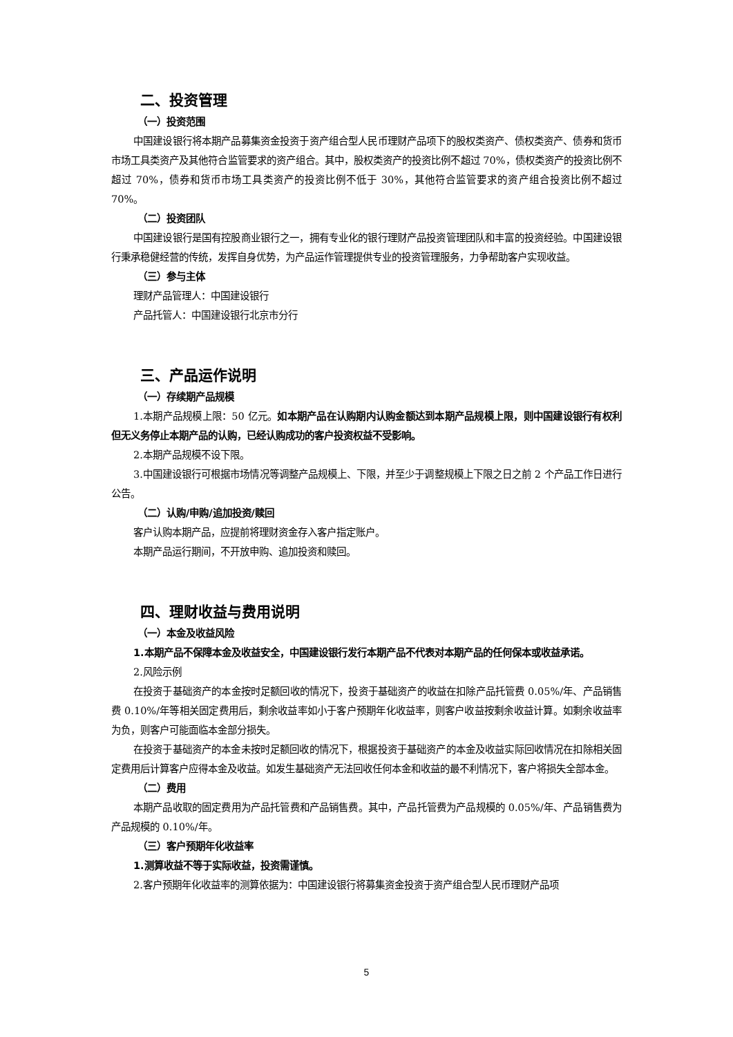二、投资管理
（一）投资范围
中国建设银行将本期产品募集资金投资于资产组合型人民币理财产品项下的股权类资产、债权类资产、债券和货币市场工具类资产及其他符合监管要求的资产组合。其中，股权类资产的投资比例不超过 70%，债权类资产的投资比例不超过 70%，债券和货币市场工具类资产的投资比例不低于 30%，其他符合监管要求的资产组合投资比例不超过 70%。
（二）投资团队
中国建设银行是国有控股商业银行之一，拥有专业化的银行理财产品投资管理团队和丰富的投资经验。中国建设银行秉承稳健经营的传统，发挥自身优势，为产品运作管理提供专业的投资管理服务，力争帮助客户实现收益。
（三）参与主体
理财产品管理人：中国建设银行
产品托管人：中国建设银行北京市分行
三、产品运作说明
（一）存续期产品规模
1.本期产品规模上限：50 亿元。如本期产品在认购期内认购金额达到本期产品规模上限，则中国建设银行有权利但无义务停止本期产品的认购，已经认购成功的客户投资权益不受影响。
2.本期产品规模不设下限。
3.中国建设银行可根据市场情况等调整产品规模上、下限，并至少于调整规模上下限之日之前 2 个产品工作日进行公告。
（二）认购/申购/追加投资/赎回
客户认购本期产品，应提前将理财资金存入客户指定账户。
本期产品运行期间，不开放申购、追加投资和赎回。
四、理财收益与费用说明
（一）本金及收益风险
1.本期产品不保障本金及收益安全，中国建设银行发行本期产品不代表对本期产品的任何保本或收益承诺。
2.风险示例
在投资于基础资产的本金按时足额回收的情况下，投资于基础资产的收益在扣除产品托管费 0.05%/年、产品销售费 0.10%/年等相关固定费用后，剩余收益率如小于客户预期年化收益率，则客户收益按剩余收益计算。如剩余收益率为负，则客户可能面临本金部分损失。
在投资于基础资产的本金未按时足额回收的情况下，根据投资于基础资产的本金及收益实际回收情况在扣除相关固定费用后计算客户应得本金及收益。如发生基础资产无法回收任何本金和收益的最不利情况下，客户将损失全部本金。
（二）费用
本期产品收取的固定费用为产品托管费和产品销售费。其中，产品托管费为产品规模的 0.05%/年、产品销售费为产品规模的 0.10%/年。
（三）客户预期年化收益率
1.测算收益不等于实际收益，投资需谨慎。
2.客户预期年化收益率的测算依据为：中国建设银行将募集资金投资于资产组合型人民币理财产品项
5